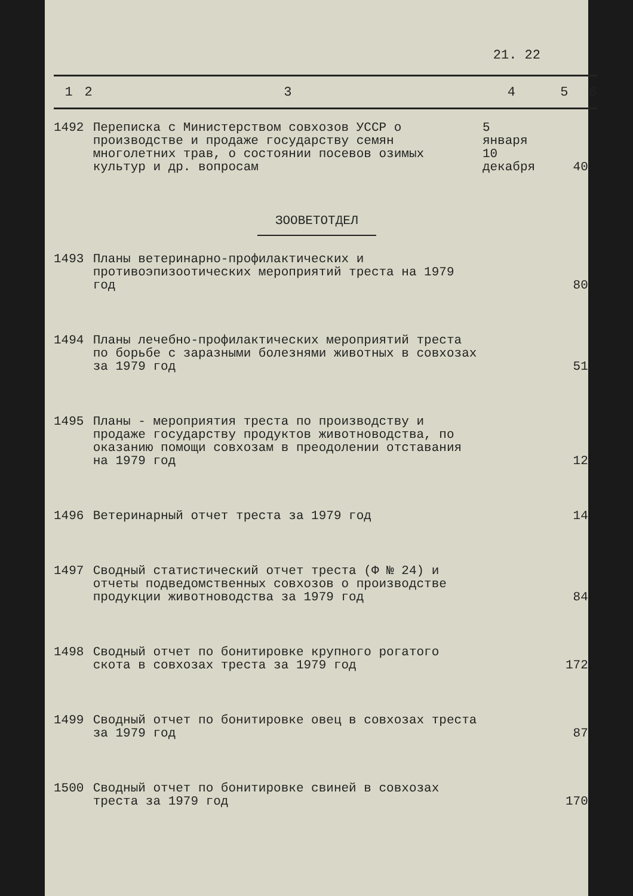21. 22
| 1 | 2 | 3 | 4 | 5 | 6 |
| --- | --- | --- | --- | --- | --- |
| 1492 | | Переписка с Министерством совхозов УССР о производстве и продаже государству семян многолетних трав, о состоянии посевов озимых культур и др. вопросам | 5 января 10 декабря | 40 | |
| | | ЗООВЕТОТДЕЛ | | | |
| 1493 | | Планы ветеринарно-профилактических и противоэпизоотических мероприятий треста на 1979 год | | 80 | |
| 1494 | | Планы лечебно-профилактических мероприятий треста по борьбе с заразными болезнями животных в совхозах за 1979 год | | 51 | |
| 1495 | | Планы - мероприятия треста по производству и продаже государству продуктов животноводства, по оказанию помощи совхозам в преодолении отставания на 1979 год | | 12 | |
| 1496 | | Ветеринарный отчет треста за 1979 год | | 14 | |
| 1497 | | Сводный статистический отчет треста (Ф № 24) и отчеты подведомственных совхозов о производстве продукции животноводства за 1979 год | | 84 | |
| 1498 | | Сводный отчет по бонитировке крупного рогатого скота в совхозах треста за 1979 год | | 172 | |
| 1499 | | Сводный отчет по бонитировке овец в совхозах треста за 1979 год | | 87 | |
| 1500 | | Сводный отчет по бонитировке свиней в совхозах треста за 1979 год | | 170 | |